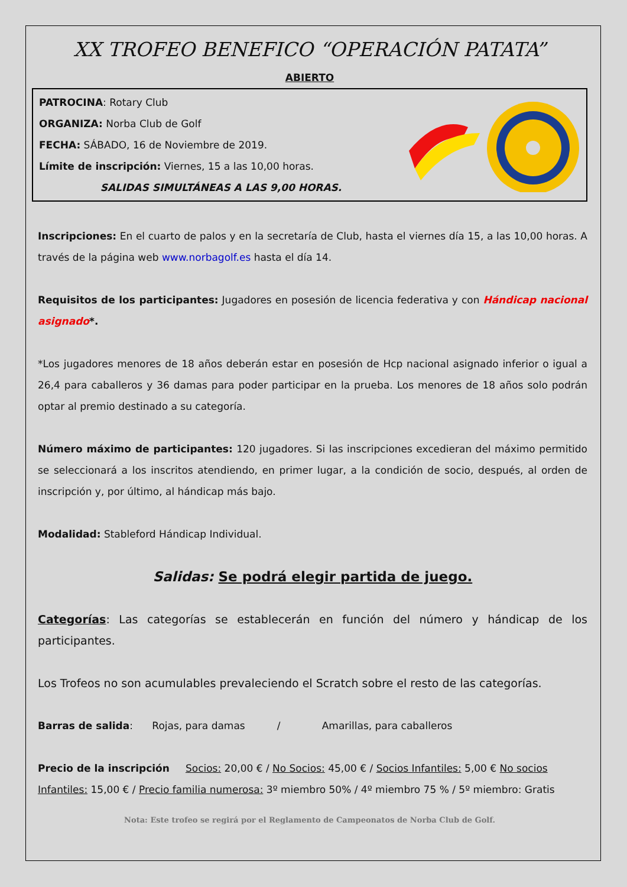XX TROFEO BENEFICO “OPERACIÓN PATATA”
ABIERTO
PATROCINA: Rotary Club
ORGANIZA: Norba Club de Golf
FECHA: SÁBADO, 16 de Noviembre de 2019.
Límite de inscripción: Viernes, 15 a las 10,00 horas.
SALIDAS SIMULTÁNEAS A LAS 9,00 HORAS.
Inscripciones: En el cuarto de palos y en la secretaría de Club, hasta el viernes día 15, a las 10,00 horas. A través de la página web www.norbagolf.es hasta el día 14.
Requisitos de los participantes: Jugadores en posesión de licencia federativa y con Hándicap nacional asignado*.
*Los jugadores menores de 18 años deberán estar en posesión de Hcp nacional asignado inferior o igual a 26,4 para caballeros y 36 damas para poder participar en la prueba. Los menores de 18 años solo podrán optar al premio destinado a su categoría.
Número máximo de participantes: 120 jugadores. Si las inscripciones excedieran del máximo permitido se seleccionará a los inscritos atendiendo, en primer lugar, a la condición de socio, después, al orden de inscripción y, por último, al hándicap más bajo.
Modalidad: Stableford Hándicap Individual.
Salidas: Se podrá elegir partida de juego.
Categorías: Las categorías se establecerán en función del número y hándicap de los participantes.
Los Trofeos no son acumulables prevaleciendo el Scratch sobre el resto de las categorías.
Barras de salida: Rojas, para damas / Amarillas, para caballeros
Precio de la inscripción Socios: 20,00 € / No Socios: 45,00 € / Socios Infantiles: 5,00 € No socios Infantiles: 15,00 € / Precio familia numerosa: 3º miembro 50% / 4º miembro 75 % / 5º miembro: Gratis
Nota: Este trofeo se regirá por el Reglamento de Campeonatos de Norba Club de Golf.